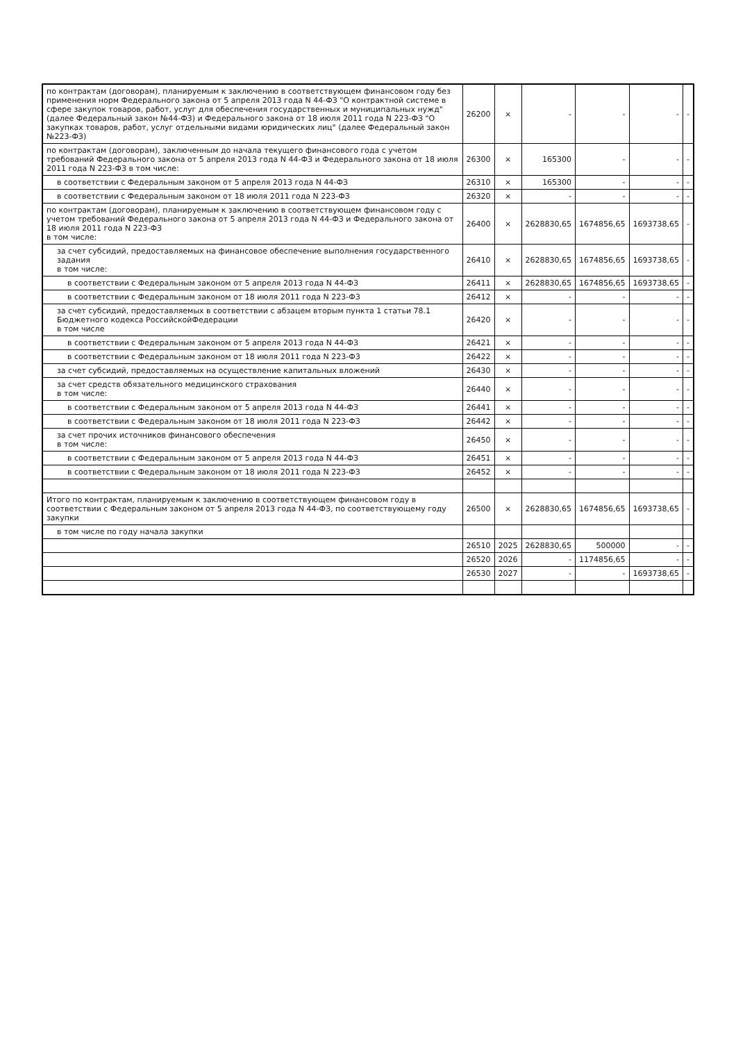| по контрактам (договорам), планируемым к заключению в соответствующем финансовом году без применения норм Федерального закона от 5 апреля 2013 года N 44-ФЗ "О контрактной системе в сфере закупок товаров, работ, услуг для обеспечения государственных и муниципальных нужд" (далее Федеральный закон №44-ФЗ) и Федерального закона от 18 июля 2011 года N 223-ФЗ "О закупках товаров, работ, услуг отдельными видами юридических лиц" (далее Федеральный закон №223-ФЗ) | 26200 | × | - | - | - | - |
| по контрактам (договорам), заключенным до начала текущего финансового года с учетом требований Федерального закона от 5 апреля 2013 года N 44-ФЗ и Федерального закона от 18 июля 2011 года N 223-ФЗ в том числе: | 26300 | × | 165300 | - | - | - |
| в соответствии с Федеральным законом от 5 апреля 2013 года N 44-ФЗ | 26310 | × | 165300 | - | - | - |
| в соответствии с Федеральным законом от 18 июля 2011 года N 223-ФЗ | 26320 | × | - | - | - | - |
| по контрактам (договорам), планируемым к заключению в соответствующем финансовом году с учетом требований Федерального закона от 5 апреля 2013 года N 44-ФЗ и Федерального закона от 18 июля 2011 года N 223-ФЗ в том числе: | 26400 | × | 2628830,65 | 1674856,65 | 1693738,65 | - |
| за счет субсидий, предоставляемых на финансовое обеспечение выполнения государственного задания в том числе: | 26410 | × | 2628830,65 | 1674856,65 | 1693738,65 | - |
| в соответствии с Федеральным законом от 5 апреля 2013 года N 44-ФЗ | 26411 | × | 2628830,65 | 1674856,65 | 1693738,65 | - |
| в соответствии с Федеральным законом от 18 июля 2011 года N 223-ФЗ | 26412 | × | - | - | - | - |
| за счет субсидий, предоставляемых в соответствии с абзацем вторым пункта 1 статьи 78.1 Бюджетного кодекса РоссийскойФедерации в том числе | 26420 | × | - | - | - | - |
| в соответствии с Федеральным законом от 5 апреля 2013 года N 44-ФЗ | 26421 | × | - | - | - | - |
| в соответствии с Федеральным законом от 18 июля 2011 года N 223-ФЗ | 26422 | × | - | - | - | - |
| за счет субсидий, предоставляемых на осуществление капитальных вложений | 26430 | × | - | - | - | - |
| за счет средств обязательного медицинского страхования в том числе: | 26440 | × | - | - | - | - |
| в соответствии с Федеральным законом от 5 апреля 2013 года N 44-ФЗ | 26441 | × | - | - | - | - |
| в соответствии с Федеральным законом от 18 июля 2011 года N 223-ФЗ | 26442 | × | - | - | - | - |
| за счет прочих источников финансового обеспечения в том числе: | 26450 | × | - | - | - | - |
| в соответствии с Федеральным законом от 5 апреля 2013 года N 44-ФЗ | 26451 | × | - | - | - | - |
| в соответствии с Федеральным законом от 18 июля 2011 года N 223-ФЗ | 26452 | × | - | - | - | - |
| Итого по контрактам, планируемым к заключению в соответствующем финансовом году в соответствии с Федеральным законом от 5 апреля 2013 года N 44-ФЗ, по соответствующему году закупки | 26500 | × | 2628830,65 | 1674856,65 | 1693738,65 | - |
| в том числе по году начала закупки | | | | | | |
| | 26510 | 2025 | 2628830,65 | 500000 | - | - |
| | 26520 | 2026 | - | 1174856,65 | - | - |
| | 26530 | 2027 | - | - | 1693738,65 | - |